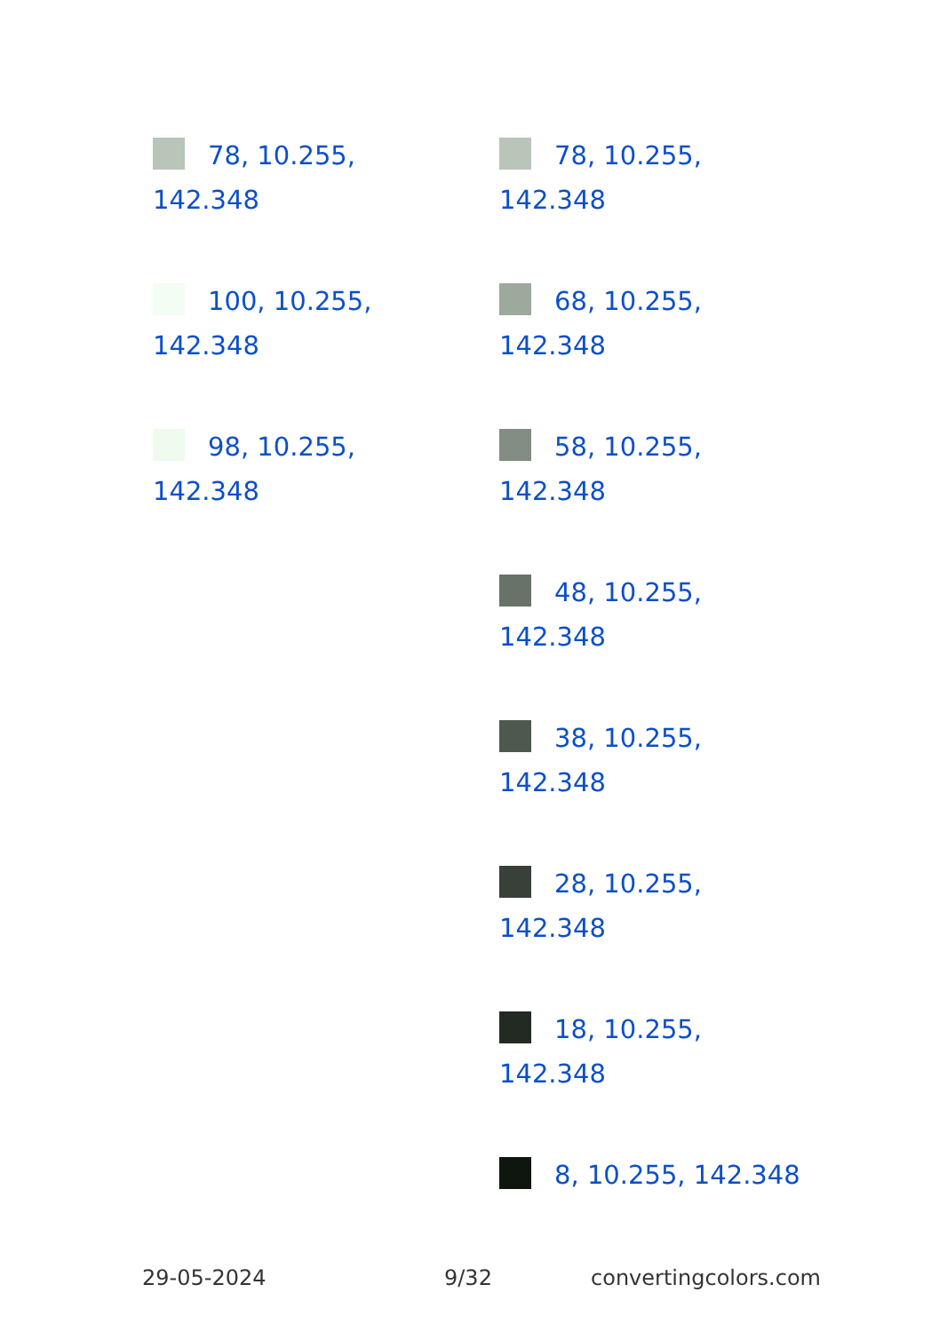78, 10.255,
142.348
100, 10.255,
142.348
98, 10.255,
142.348
78, 10.255,
142.348
68, 10.255,
142.348
58, 10.255,
142.348
48, 10.255,
142.348
38, 10.255,
142.348
28, 10.255,
142.348
18, 10.255,
142.348
8, 10.255, 142.348
29-05-2024 9/32 convertingcolors.com